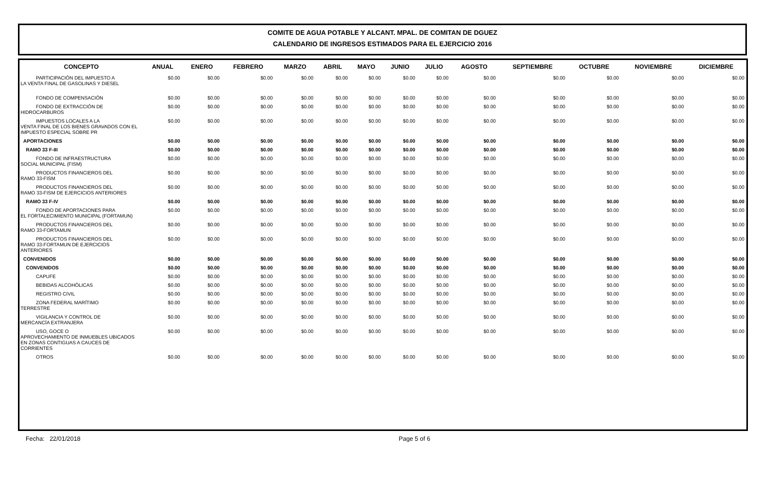COMITE DE AGUA POTABLE Y ALCANT. MPAL. DE COMITAN DE DGUEZ
CALENDARIO DE INGRESOS ESTIMADOS PARA EL EJERCICIO 2016
| CONCEPTO | ANUAL | ENERO | FEBRERO | MARZO | ABRIL | MAYO | JUNIO | JULIO | AGOSTO | SEPTIEMBRE | OCTUBRE | NOVIEMBRE | DICIEMBRE |
| --- | --- | --- | --- | --- | --- | --- | --- | --- | --- | --- | --- | --- | --- |
| PARTICIPACIÓN DEL IMPUESTO A LA VENTA FINAL DE GASOLINAS Y DIESEL | $0.00 | $0.00 | $0.00 | $0.00 | $0.00 | $0.00 | $0.00 | $0.00 | $0.00 | $0.00 | $0.00 | $0.00 | $0.00 |
| FONDO DE COMPENSACIÓN | $0.00 | $0.00 | $0.00 | $0.00 | $0.00 | $0.00 | $0.00 | $0.00 | $0.00 | $0.00 | $0.00 | $0.00 | $0.00 |
| FONDO DE EXTRACCIÓN DE HIDROCARBUROS | $0.00 | $0.00 | $0.00 | $0.00 | $0.00 | $0.00 | $0.00 | $0.00 | $0.00 | $0.00 | $0.00 | $0.00 | $0.00 |
| IMPUESTOS LOCALES A LA VENTA FINAL DE LOS BIENES GRAVADOS CON EL IMPUESTO ESPECIAL SOBRE PR | $0.00 | $0.00 | $0.00 | $0.00 | $0.00 | $0.00 | $0.00 | $0.00 | $0.00 | $0.00 | $0.00 | $0.00 | $0.00 |
| APORTACIONES | $0.00 | $0.00 | $0.00 | $0.00 | $0.00 | $0.00 | $0.00 | $0.00 | $0.00 | $0.00 | $0.00 | $0.00 | $0.00 |
| RAMO 33 F-III | $0.00 | $0.00 | $0.00 | $0.00 | $0.00 | $0.00 | $0.00 | $0.00 | $0.00 | $0.00 | $0.00 | $0.00 | $0.00 |
| FONDO DE INFRAESTRUCTURA SOCIAL MUNICIPAL (FISM) | $0.00 | $0.00 | $0.00 | $0.00 | $0.00 | $0.00 | $0.00 | $0.00 | $0.00 | $0.00 | $0.00 | $0.00 | $0.00 |
| PRODUCTOS FINANCIEROS DEL RAMO 33-FISM | $0.00 | $0.00 | $0.00 | $0.00 | $0.00 | $0.00 | $0.00 | $0.00 | $0.00 | $0.00 | $0.00 | $0.00 | $0.00 |
| PRODUCTOS FINANCIEROS DEL RAMO 33-FISM DE EJERCICIOS ANTERIORES | $0.00 | $0.00 | $0.00 | $0.00 | $0.00 | $0.00 | $0.00 | $0.00 | $0.00 | $0.00 | $0.00 | $0.00 | $0.00 |
| RAMO 33 F-IV | $0.00 | $0.00 | $0.00 | $0.00 | $0.00 | $0.00 | $0.00 | $0.00 | $0.00 | $0.00 | $0.00 | $0.00 | $0.00 |
| FONDO DE APORTACIONES PARA EL FORTALECIMIENTO MUNICIPAL (FORTAMUN) | $0.00 | $0.00 | $0.00 | $0.00 | $0.00 | $0.00 | $0.00 | $0.00 | $0.00 | $0.00 | $0.00 | $0.00 | $0.00 |
| PRODUCTOS FINANCIEROS DEL RAMO 33-FORTAMUN | $0.00 | $0.00 | $0.00 | $0.00 | $0.00 | $0.00 | $0.00 | $0.00 | $0.00 | $0.00 | $0.00 | $0.00 | $0.00 |
| PRODUCTOS FINANCIEROS DEL RAMO 33-FORTAMUN DE EJERCICIOS ANTERIORES | $0.00 | $0.00 | $0.00 | $0.00 | $0.00 | $0.00 | $0.00 | $0.00 | $0.00 | $0.00 | $0.00 | $0.00 | $0.00 |
| CONVENIDOS | $0.00 | $0.00 | $0.00 | $0.00 | $0.00 | $0.00 | $0.00 | $0.00 | $0.00 | $0.00 | $0.00 | $0.00 | $0.00 |
| CONVENIDOS | $0.00 | $0.00 | $0.00 | $0.00 | $0.00 | $0.00 | $0.00 | $0.00 | $0.00 | $0.00 | $0.00 | $0.00 | $0.00 |
| CAPUFE | $0.00 | $0.00 | $0.00 | $0.00 | $0.00 | $0.00 | $0.00 | $0.00 | $0.00 | $0.00 | $0.00 | $0.00 | $0.00 |
| BEBIDAS ALCOHÓLICAS | $0.00 | $0.00 | $0.00 | $0.00 | $0.00 | $0.00 | $0.00 | $0.00 | $0.00 | $0.00 | $0.00 | $0.00 | $0.00 |
| REGISTRO CIVIL | $0.00 | $0.00 | $0.00 | $0.00 | $0.00 | $0.00 | $0.00 | $0.00 | $0.00 | $0.00 | $0.00 | $0.00 | $0.00 |
| ZONA FEDERAL MARÍTIMO TERRESTRE | $0.00 | $0.00 | $0.00 | $0.00 | $0.00 | $0.00 | $0.00 | $0.00 | $0.00 | $0.00 | $0.00 | $0.00 | $0.00 |
| VIGILANCIA Y CONTROL DE MERCANCÍA EXTRANJERA | $0.00 | $0.00 | $0.00 | $0.00 | $0.00 | $0.00 | $0.00 | $0.00 | $0.00 | $0.00 | $0.00 | $0.00 | $0.00 |
| USO, GOCE O APROVECHAMIENTO DE INMUEBLES UBICADOS EN ZONAS CONTIGUAS A CAUCES DE CORRIENTES | $0.00 | $0.00 | $0.00 | $0.00 | $0.00 | $0.00 | $0.00 | $0.00 | $0.00 | $0.00 | $0.00 | $0.00 | $0.00 |
| OTROS | $0.00 | $0.00 | $0.00 | $0.00 | $0.00 | $0.00 | $0.00 | $0.00 | $0.00 | $0.00 | $0.00 | $0.00 | $0.00 |
Fecha: 22/01/2018 Page 5 of 6